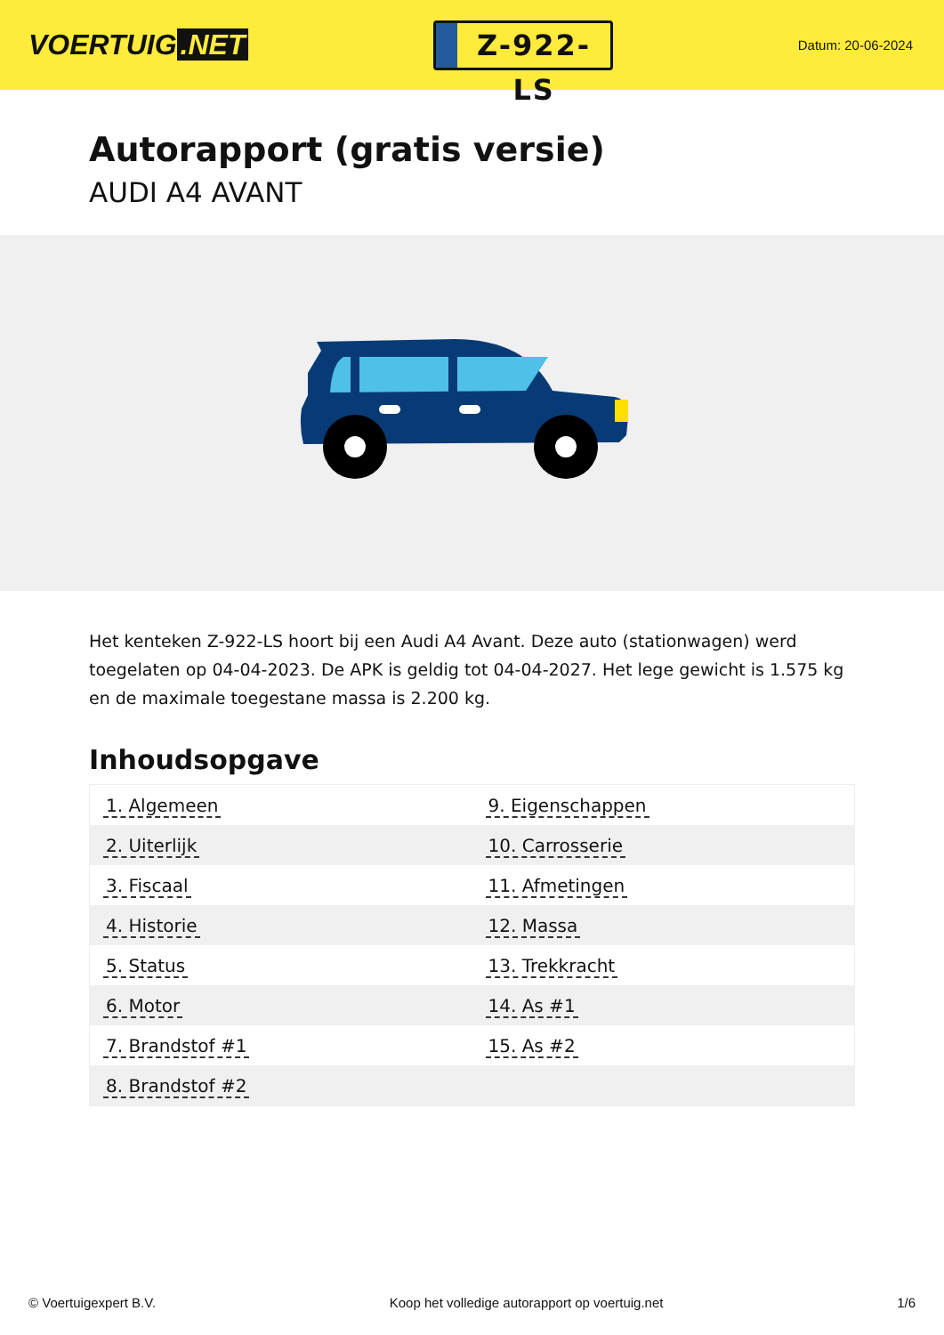VOERTUIG.NET
Z-922-LS
Datum: 20-06-2024
Autorapport (gratis versie)
AUDI A4 AVANT
Het kenteken Z-922-LS hoort bij een Audi A4 Avant. Deze auto (stationwagen) werd toegelaten op 04-04-2023. De APK is geldig tot 04-04-2027. Het lege gewicht is 1.575 kg en de maximale toegestane massa is 2.200 kg.
Inhoudsopgave
| 1. Algemeen | 9. Eigenschappen |
| 2. Uiterlijk | 10. Carrosserie |
| 3. Fiscaal | 11. Afmetingen |
| 4. Historie | 12. Massa |
| 5. Status | 13. Trekkracht |
| 6. Motor | 14. As #1 |
| 7. Brandstof #1 | 15. As #2 |
| 8. Brandstof #2 | |
© Voertuigexpert B.V. Koop het volledige autorapport op voertuig.net 1/6